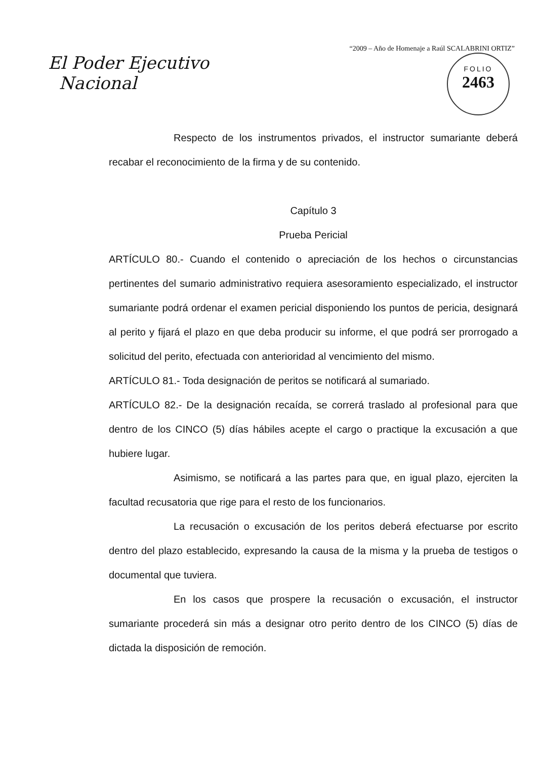“2009 – Año de Homenaje a Raúl SCALABRINI ORTIZ”
El Poder Ejecutivo
Nacional
FOLIO
2463
Respecto de los instrumentos privados, el instructor sumariante deberá recabar el reconocimiento de la firma y de su contenido.
Capítulo 3
Prueba Pericial
ARTÍCULO 80.- Cuando el contenido o apreciación de los hechos o circunstancias pertinentes del sumario administrativo requiera asesoramiento especializado, el instructor sumariante podrá ordenar el examen pericial disponiendo los puntos de pericia, designará al perito y fijará el plazo en que deba producir su informe, el que podrá ser prorrogado a solicitud del perito, efectuada con anterioridad al vencimiento del mismo.
ARTÍCULO 81.- Toda designación de peritos se notificará al sumariado.
ARTÍCULO 82.- De la designación recaída, se correrá traslado al profesional para que dentro de los CINCO (5) días hábiles acepte el cargo o practique la excusación a que hubiere lugar.
Asimismo, se notificará a las partes para que, en igual plazo, ejerciten la facultad recusatoria que rige para el resto de los funcionarios.
La recusación o excusación de los peritos deberá efectuarse por escrito dentro del plazo establecido, expresando la causa de la misma y la prueba de testigos o documental que tuviera.
En los casos que prospere la recusación o excusación, el instructor sumariante procederá sin más a designar otro perito dentro de los CINCO (5) días de dictada la disposición de remoción.